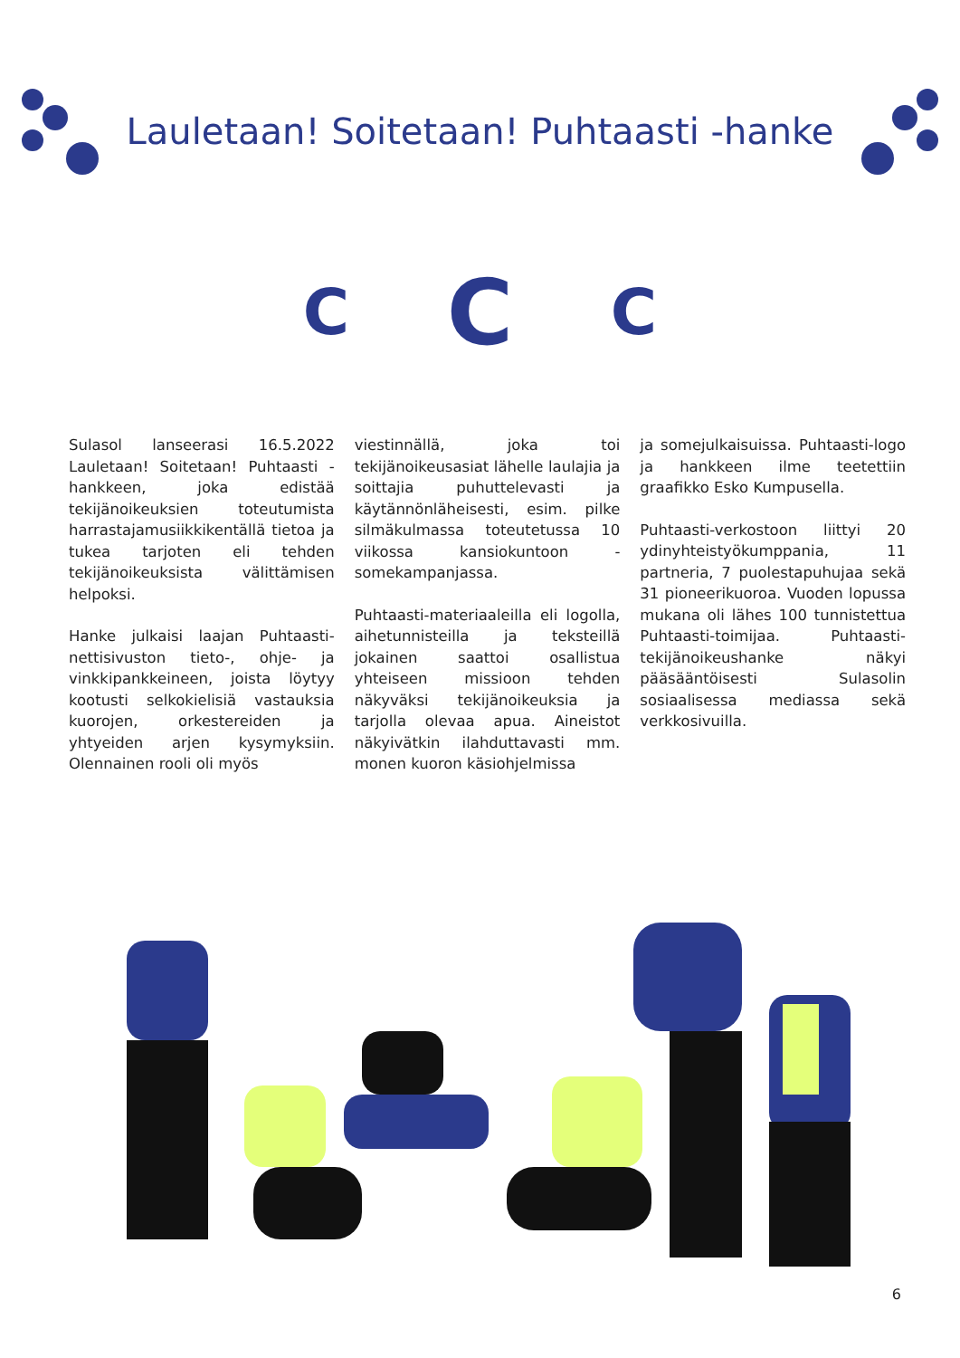Lauletaan! Soitetaan! Puhtaasti -hanke
C
C
C
Sulasol lanseerasi 16.5.2022 Lauletaan! Soitetaan! Puhtaasti -hankkeen, joka edistää tekijänoikeuksien toteutumista harrastajamusiikkikentällä tietoa ja tukea tarjoten eli tehden tekijänoikeuksista välittämisen helpoksi.
Hanke julkaisi laajan Puhtaasti-nettisivuston tieto-, ohje- ja vinkkipankkeineen, joista löytyy kootusti selkokielisiä vastauksia kuorojen, orkestereiden ja yhtyeiden arjen kysymyksiin. Olennainen rooli oli myös
viestinnällä, joka toi tekijänoikeusasiat lähelle laulajia ja soittajia puhuttelevasti ja käytännönläheisesti, esim. pilke silmäkulmassa toteutetussa 10 viikossa kansiokuntoon -somekampanjassa.
Puhtaasti-materiaaleilla eli logolla, aihetunnisteilla ja teksteillä jokainen saattoi osallistua yhteiseen missioon tehden näkyväksi tekijänoikeuksia ja tarjolla olevaa apua. Aineistot näkyivätkin ilahduttavasti mm. monen kuoron käsiohjelmissa
ja somejulkaisuissa. Puhtaasti-logo ja hankkeen ilme teetettiin graafikko Esko Kumpusella.
Puhtaasti-verkostoon liittyi 20 ydinyhteistyökumppania, 11 partneria, 7 puolestapuhujaa sekä 31 pioneerikuoroa. Vuoden lopussa mukana oli lähes 100 tunnistettua Puhtaasti-toimijaa. Puhtaasti-tekijänoikeushanke näkyi pääsääntöisesti Sulasolin sosiaalisessa mediassa sekä verkkosivuilla.
6